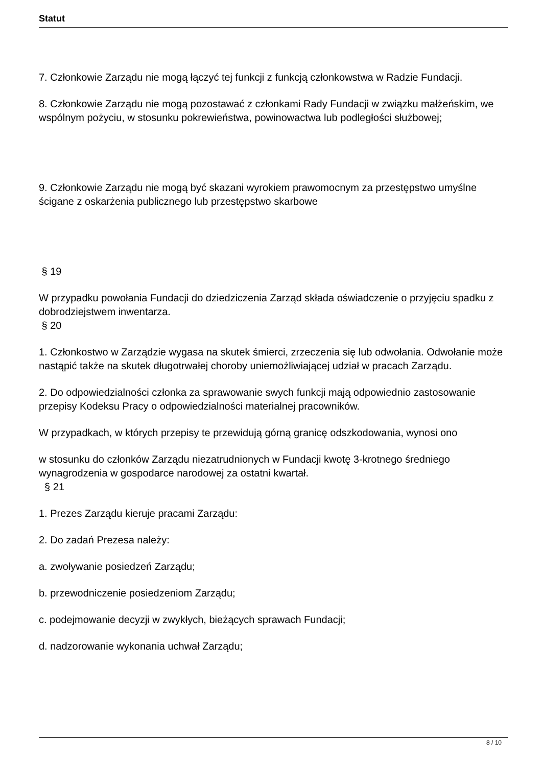Statut
7. Członkowie Zarządu nie mogą łączyć tej funkcji z funkcją członkowstwa w Radzie Fundacji.
8. Członkowie Zarządu nie mogą pozostawać z członkami Rady Fundacji w związku małżeńskim, we wspólnym pożyciu, w stosunku pokrewieństwa, powinowactwa lub podległości służbowej;
9. Członkowie Zarządu nie mogą być skazani wyrokiem prawomocnym za przestępstwo umyślne ścigane z oskarżenia publicznego lub przestępstwo skarbowe
§ 19
W przypadku powołania Fundacji do dziedziczenia Zarząd składa oświadczenie o przyjęciu spadku z dobrodziejstwem inwentarza.
§ 20
1. Członkostwo w Zarządzie wygasa na skutek śmierci, zrzeczenia się lub odwołania. Odwołanie może nastąpić także na skutek długotrwałej choroby uniemożliwiającej udział w pracach Zarządu.
2. Do odpowiedzialności członka za sprawowanie swych funkcji mają odpowiednio zastosowanie przepisy Kodeksu Pracy o odpowiedzialności materialnej pracowników.
W przypadkach, w których przepisy te przewidują górną granicę odszkodowania, wynosi ono
w stosunku do członków Zarządu niezatrudnionych w Fundacji kwotę 3-krotnego średniego wynagrodzenia w gospodarce narodowej za ostatni kwartał.
§ 21
1. Prezes Zarządu kieruje pracami Zarządu:
2. Do zadań Prezesa należy:
a. zwoływanie posiedzeń Zarządu;
b. przewodniczenie posiedzeniom Zarządu;
c. podejmowanie decyzji w zwykłych, bieżących sprawach Fundacji;
d. nadzorowanie wykonania uchwał Zarządu;
8 / 10